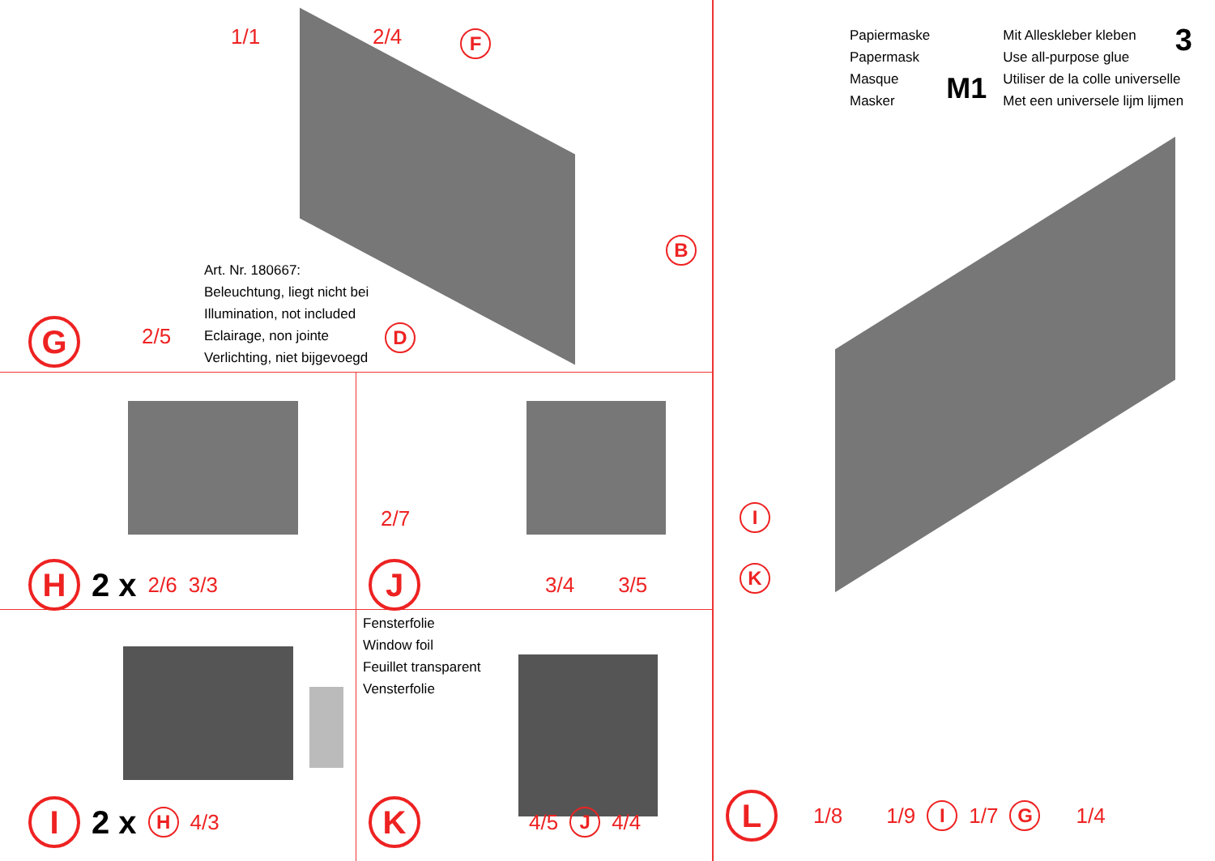1/1 2/4 F
B
Art. Nr. 180667:
Beleuchtung, liegt nicht bei
Illumination, not included
Eclairage, non jointe
Verlichting, niet bijgevoegd
G 2/5 D
Papiermaske
Papermask
Masque
Masker
M1
Mit Alleskleber kleben
Use all-purpose glue
Utiliser de la colle universelle
Met een universele lijm lijmen
3
I
K
L 1/8 1/9 I 1/7 G 1/4
H 2 x 2/6 3/3
2/7
J 3/4 3/5
I 2 x H 4/3
Fensterfolie
Window foil
Feuillet transparent
Vensterfolie
K 4/5 J 4/4